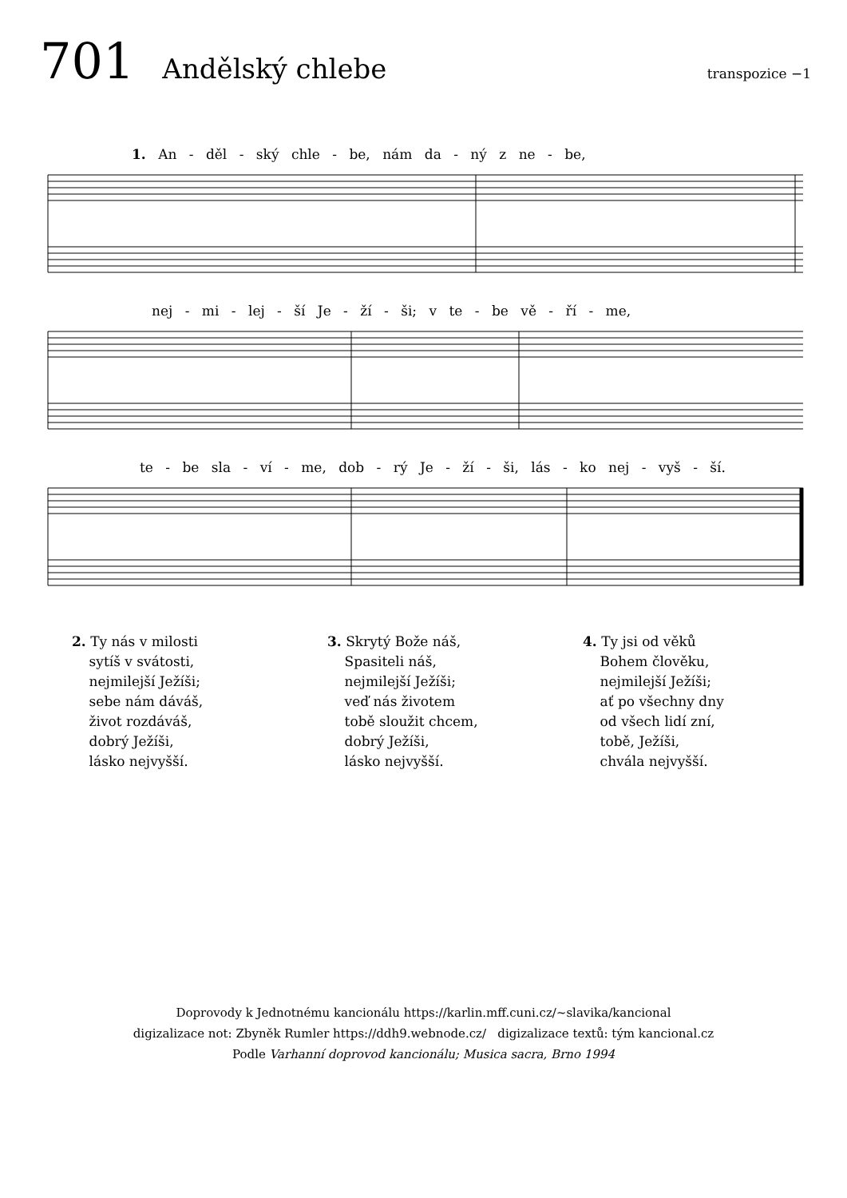701 Andělský chlebe transpozice −1
1. An - děl - ský chle - be, nám da - ný z ne - be,
nej - mi - lej - ší Je - ží - ši; v te - be vě - ří - me,
te - be sla - ví - me, dob - rý Je - ží - ši, lás - ko nej - vyš - ší.
2. Ty nás v milosti
sytíš v svátosti,
nejmilejší Ježíši;
sebe nám dáváš,
život rozdáváš,
dobrý Ježíši,
lásko nejvyšší.
3. Skrytý Bože náš,
Spasiteli náš,
nejmilejší Ježíši;
veď nás životem
tobě sloužit chcem,
dobrý Ježíši,
lásko nejvyšší.
4. Ty jsi od věků
Bohem člověku,
nejmilejší Ježíši;
ať po všechny dny
od všech lidí zní,
tobě, Ježíši,
chvála nejvyšší.
Doprovody k Jednotnému kancionálu https://karlin.mff.cuni.cz/~slavika/kancional
digizalizace not: Zbyněk Rumler https://ddh9.webnode.cz/ digizalizace textů: tým kancional.cz
Podle Varhanní doprovod kancionálu; Musica sacra, Brno 1994